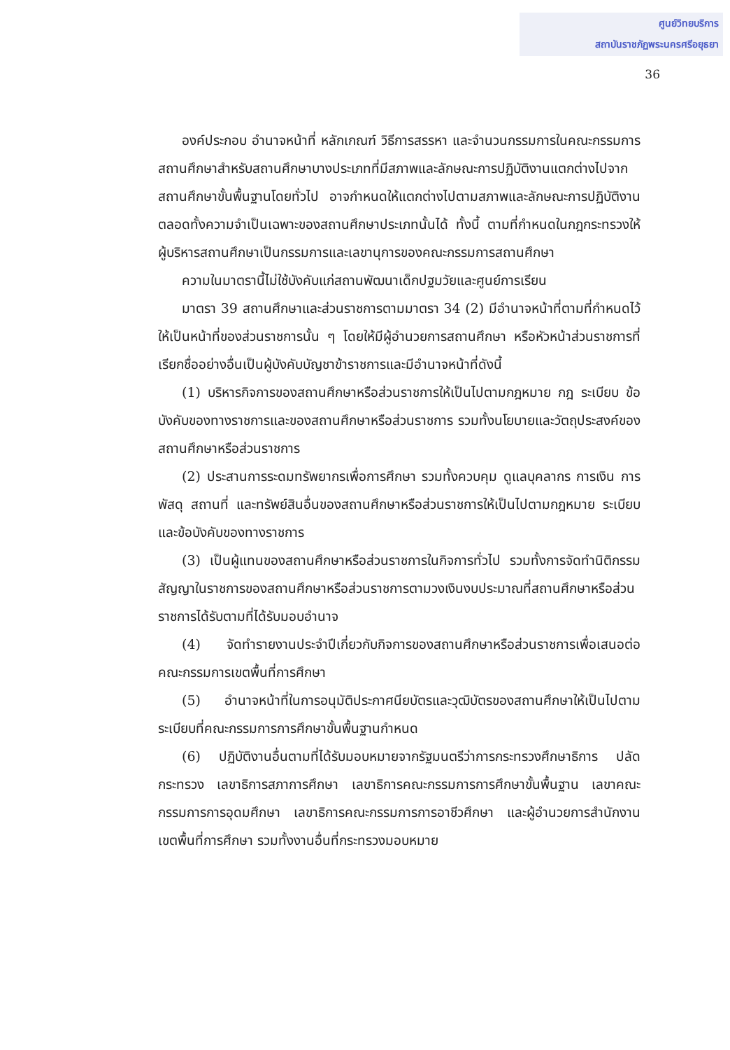ศูนย์วิทยบริการ
สถาบันราชภัฏพระนครศรีอยุธยา
36
องค์ประกอบ อำนาจหน้าที่ หลักเกณฑ์ วิธีการสรรหา และจำนวนกรรมการในคณะกรรมการสถานศึกษาสำหรับสถานศึกษาบางประเภทที่มีสภาพและลักษณะการปฏิบัติงานแตกต่างไปจากสถานศึกษาขั้นพื้นฐานโดยทั่วไป อาจกำหนดให้แตกต่างไปตามสภาพและลักษณะการปฏิบัติงานตลอดทั้งความจำเป็นเฉพาะของสถานศึกษาประเภทนั้นได้ ทั้งนี้ ตามที่กำหนดในกฎกระทรวงให้ผู้บริหารสถานศึกษาเป็นกรรมการและเลขานุการของคณะกรรมการสถานศึกษา
ความในมาตรานี้ไม่ใช้บังคับแก่สถานพัฒนาเด็กปฐมวัยและศูนย์การเรียน
มาตรา 39 สถานศึกษาและส่วนราชการตามมาตรา 34 (2) มีอำนาจหน้าที่ตามที่กำหนดไว้ให้เป็นหน้าที่ของส่วนราชการนั้น ๆ โดยให้มีผู้อำนวยการสถานศึกษา หรือหัวหน้าส่วนราชการที่เรียกชื่ออย่างอื่นเป็นผู้บังคับบัญชาข้าราชการและมีอำนาจหน้าที่ดังนี้
(1) บริหารกิจการของสถานศึกษาหรือส่วนราชการให้เป็นไปตามกฎหมาย กฎ ระเบียบ ข้อบังคับของทางราชการและของสถานศึกษาหรือส่วนราชการ รวมทั้งนโยบายและวัตถุประสงค์ของสถานศึกษาหรือส่วนราชการ
(2) ประสานการระดมทรัพยากรเพื่อการศึกษา รวมทั้งควบคุม ดูแลบุคลากร การเงิน การพัสดุ สถานที่ และทรัพย์สินอื่นของสถานศึกษาหรือส่วนราชการให้เป็นไปตามกฎหมาย ระเบียบและข้อบังคับของทางราชการ
(3) เป็นผู้แทนของสถานศึกษาหรือส่วนราชการในกิจการทั่วไป รวมทั้งการจัดทำนิติกรรมสัญญาในราชการของสถานศึกษาหรือส่วนราชการตามวงเงินงบประมาณที่สถานศึกษาหรือส่วนราชการได้รับตามที่ได้รับมอบอำนาจ
(4) จัดทำรายงานประจำปีเกี่ยวกับกิจการของสถานศึกษาหรือส่วนราชการเพื่อเสนอต่อคณะกรรมการเขตพื้นที่การศึกษา
(5) อำนาจหน้าที่ในการอนุมัติประกาศนียบัตรและวุฒิบัตรของสถานศึกษาให้เป็นไปตามระเบียบที่คณะกรรมการการศึกษาขั้นพื้นฐานกำหนด
(6) ปฏิบัติงานอื่นตามที่ได้รับมอบหมายจากรัฐมนตรีว่าการกระทรวงศึกษาธิการ ปลัดกระทรวง เลขาธิการสภาการศึกษา เลขาธิการคณะกรรมการการศึกษาขั้นพื้นฐาน เลขาคณะกรรมการการอุดมศึกษา เลขาธิการคณะกรรมการการอาชีวศึกษา และผู้อำนวยการสำนักงานเขตพื้นที่การศึกษา รวมทั้งงานอื่นที่กระทรวงมอบหมาย